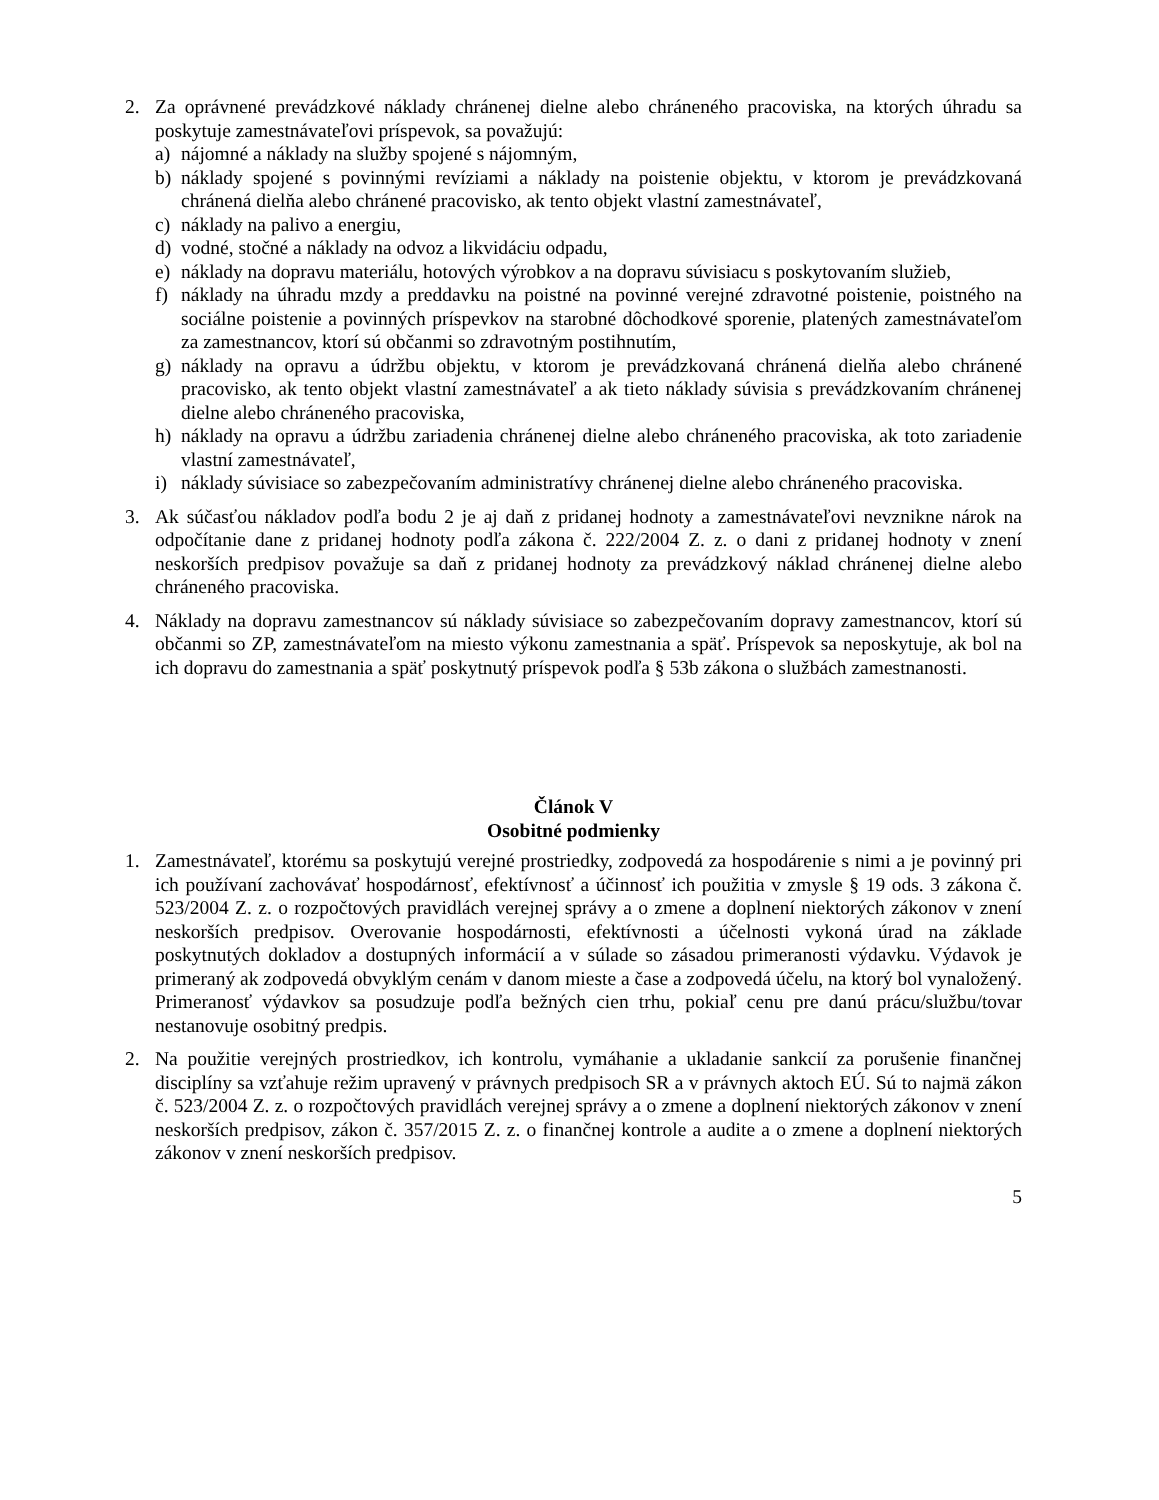2. Za oprávnené prevádzkové náklady chránenej dielne alebo chráneného pracoviska, na ktorých úhradu sa poskytuje zamestnávateľovi príspevok, sa považujú:
a) nájomné a náklady na služby spojené s nájomným,
b) náklady spojené s povinnými revíziami a náklady na poistenie objektu, v ktorom je prevádzkovaná chránená dielňa alebo chránené pracovisko, ak tento objekt vlastní zamestnávateľ,
c) náklady na palivo a energiu,
d) vodné, stočné a náklady na odvoz a likvidáciu odpadu,
e) náklady na dopravu materiálu, hotových výrobkov a na dopravu súvisiacu s poskytovaním služieb,
f) náklady na úhradu mzdy a preddavku na poistné na povinné verejné zdravotné poistenie, poistného na sociálne poistenie a povinných príspevkov na starobné dôchodkové sporenie, platených zamestnávateľom za zamestnancov, ktorí sú občanmi so zdravotným postihnutím,
g) náklady na opravu a údržbu objektu, v ktorom je prevádzkovaná chránená dielňa alebo chránené pracovisko, ak tento objekt vlastní zamestnávateľ a ak tieto náklady súvisia s prevádzkovaním chránenej dielne alebo chráneného pracoviska,
h) náklady na opravu a údržbu zariadenia chránenej dielne alebo chráneného pracoviska, ak toto zariadenie vlastní zamestnávateľ,
i) náklady súvisiace so zabezpečovaním administratívy chránenej dielne alebo chráneného pracoviska.
3. Ak súčasťou nákladov podľa bodu 2 je aj daň z pridanej hodnoty a zamestnávateľovi nevznikne nárok na odpočítanie dane z pridanej hodnoty podľa zákona č. 222/2004 Z. z. o dani z pridanej hodnoty v znení neskorších predpisov považuje sa daň z pridanej hodnoty za prevádzkový náklad chránenej dielne alebo chráneného pracoviska.
4. Náklady na dopravu zamestnancov sú náklady súvisiace so zabezpečovaním dopravy zamestnancov, ktorí sú občanmi so ZP, zamestnávateľom na miesto výkonu zamestnania a späť. Príspevok sa neposkytuje, ak bol na ich dopravu do zamestnania a späť poskytnutý príspevok podľa § 53b zákona o službách zamestnanosti.
Článok V
Osobitné podmienky
1. Zamestnávateľ, ktorému sa poskytujú verejné prostriedky, zodpovedá za hospodárenie s nimi a je povinný pri ich používaní zachovávať hospodárnosť, efektívnosť a účinnosť ich použitia v zmysle § 19 ods. 3 zákona č. 523/2004 Z. z. o rozpočtových pravidlách verejnej správy a o zmene a doplnení niektorých zákonov v znení neskorších predpisov. Overovanie hospodárnosti, efektívnosti a účelnosti vykoná úrad na základe poskytnutých dokladov a dostupných informácií a v súlade so zásadou primeranosti výdavku. Výdavok je primeraný ak zodpovedá obvyklým cenám v danom mieste a čase a zodpovedá účelu, na ktorý bol vynaložený. Primeranosť výdavkov sa posudzuje podľa bežných cien trhu, pokiaľ cenu pre danú prácu/službu/tovar nestanovuje osobitný predpis.
2. Na použitie verejných prostriedkov, ich kontrolu, vymáhanie a ukladanie sankcií za porušenie finančnej disciplíny sa vzťahuje režim upravený v právnych predpisoch SR a v právnych aktoch EÚ. Sú to najmä zákon č. 523/2004 Z. z. o rozpočtových pravidlách verejnej správy a o zmene a doplnení niektorých zákonov v znení neskorších predpisov, zákon č. 357/2015 Z. z. o finančnej kontrole a audite a o zmene a doplnení niektorých zákonov v znení neskorších predpisov.
5